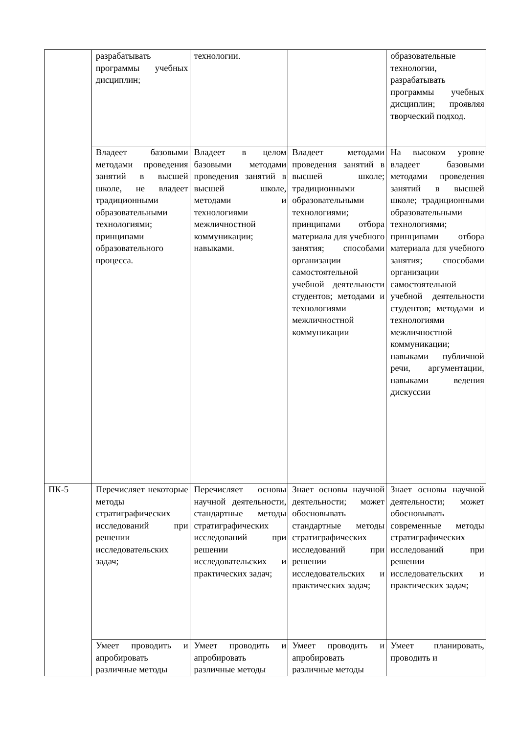| | разрабатывать программы учебных дисциплин; | технологии. | | образовательные технологии, разрабатывать программы учебных дисциплин; проявляя творческий подход. |
| | Владеет базовыми методами проведения занятий в высшей школе, не владеет традиционными образовательными технологиями; принципами образовательного процесса. | Владеет в целом базовыми методами проведения занятий в высшей школе, методами и технологиями межличностной коммуникации; навыками. | Владеет методами проведения занятий в высшей школе; традиционными образовательными технологиями; принципами отбора материала для учебного занятия; способами организации самостоятельной учебной деятельности студентов; методами и технологиями межличностной коммуникации | На высоком уровне владеет базовыми методами проведения занятий в высшей школе; традиционными образовательными технологиями; принципами отбора материала для учебного занятия; способами организации самостоятельной учебной деятельности студентов; методами и технологиями межличностной коммуникации; навыками публичной речи, аргументации, навыками ведения дискуссии |
| ПК-5 | Перечисляет некоторые методы стратиграфических исследований при решении исследовательских задач; | Перечисляет основы научной деятельности, стандартные методы стратиграфических исследований при решении исследовательских и практических задач; | Знает основы научной деятельности; может обосновывать стандартные методы стратиграфических исследований при решении исследовательских и практических задач; | Знает основы научной деятельности; может обосновывать современные методы стратиграфических исследований при решении исследовательских и практических задач; |
| | Умеет проводить и апробировать различные методы | Умеет проводить и апробировать различные методы | Умеет проводить и апробировать различные методы | Умеет планировать, проводить и |